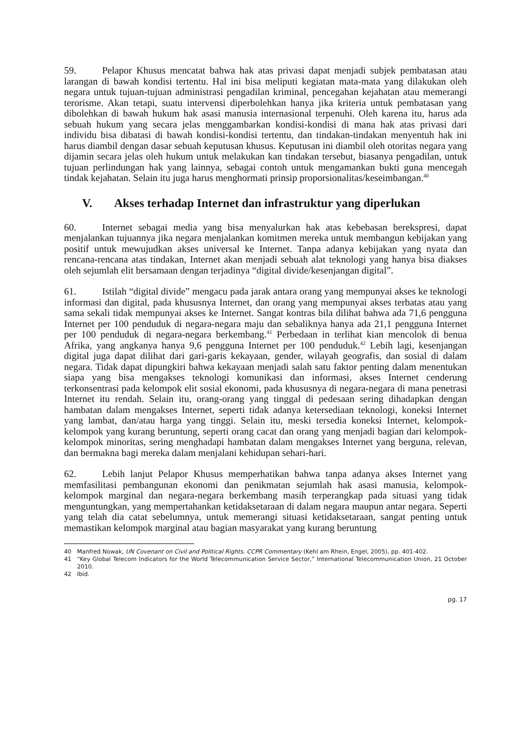59. Pelapor Khusus mencatat bahwa hak atas privasi dapat menjadi subjek pembatasan atau larangan di bawah kondisi tertentu. Hal ini bisa meliputi kegiatan mata-mata yang dilakukan oleh negara untuk tujuan-tujuan administrasi pengadilan kriminal, pencegahan kejahatan atau memerangi terorisme. Akan tetapi, suatu intervensi diperbolehkan hanya jika kriteria untuk pembatasan yang dibolehkan di bawah hukum hak asasi manusia internasional terpenuhi. Oleh karena itu, harus ada sebuah hukum yang secara jelas menggambarkan kondisi-kondisi di mana hak atas privasi dari individu bisa dibatasi di bawah kondisi-kondisi tertentu, dan tindakan-tindakan menyentuh hak ini harus diambil dengan dasar sebuah keputusan khusus. Keputusan ini diambil oleh otoritas negara yang dijamin secara jelas oleh hukum untuk melakukan kan tindakan tersebut, biasanya pengadilan, untuk tujuan perlindungan hak yang lainnya, sebagai contoh untuk mengamankan bukti guna mencegah tindak kejahatan. Selain itu juga harus menghormati prinsip proporsionalitas/keseimbangan.<sup>40</sup>
V. Akses terhadap Internet dan infrastruktur yang diperlukan
60. Internet sebagai media yang bisa menyalurkan hak atas kebebasan berekspresi, dapat menjalankan tujuannya jika negara menjalankan komitmen mereka untuk membangun kebijakan yang positif untuk mewujudkan akses universal ke Internet. Tanpa adanya kebijakan yang nyata dan rencana-rencana atas tindakan, Internet akan menjadi sebuah alat teknologi yang hanya bisa diakses oleh sejumlah elit bersamaan dengan terjadinya “digital divide/kesenjangan digital”.
61. Istilah “digital divide” mengacu pada jarak antara orang yang mempunyai akses ke teknologi informasi dan digital, pada khususnya Internet, dan orang yang mempunyai akses terbatas atau yang sama sekali tidak mempunyai akses ke Internet. Sangat kontras bila dilihat bahwa ada 71,6 pengguna Internet per 100 penduduk di negara-negara maju dan sebaliknya hanya ada 21,1 pengguna Internet per 100 penduduk di negara-negara berkembang.<sup>41</sup> Perbedaan in terlihat kian mencolok di benua Afrika, yang angkanya hanya 9,6 pengguna Internet per 100 penduduk.<sup>42</sup> Lebih lagi, kesenjangan digital juga dapat dilihat dari gari-garis kekayaan, gender, wilayah geografis, dan sosial di dalam negara. Tidak dapat dipungkiri bahwa kekayaan menjadi salah satu faktor penting dalam menentukan siapa yang bisa mengakses teknologi komunikasi dan informasi, akses Internet cenderung terkonsentrasi pada kelompok elit sosial ekonomi, pada khususnya di negara-negara di mana penetrasi Internet itu rendah. Selain itu, orang-orang yang tinggal di pedesaan sering dihadapkan dengan hambatan dalam mengakses Internet, seperti tidak adanya ketersediaan teknologi, koneksi Internet yang lambat, dan/atau harga yang tinggi. Selain itu, meski tersedia koneksi Internet, kelompok-kelompok yang kurang beruntung, seperti orang cacat dan orang yang menjadi bagian dari kelompok-kelompok minoritas, sering menghadapi hambatan dalam mengakses Internet yang berguna, relevan, dan bermakna bagi mereka dalam menjalani kehidupan sehari-hari.
62. Lebih lanjut Pelapor Khusus memperhatikan bahwa tanpa adanya akses Internet yang memfasilitasi pembangunan ekonomi dan penikmatan sejumlah hak asasi manusia, kelompok-kelompok marginal dan negara-negara berkembang masih terperangkap pada situasi yang tidak menguntungkan, yang mempertahankan ketidaksetaraan di dalam negara maupun antar negara. Seperti yang telah dia catat sebelumnya, untuk memerangi situasi ketidaksetaraan, sangat penting untuk memastikan kelompok marginal atau bagian masyarakat yang kurang beruntung
40 Manfred Nowak, UN Covenant on Civil and Political Rights. CCPR Commentary (Kehl am Rhein, Engel, 2005), pp. 401-402.
41 “Key Global Telecom Indicators for the World Telecommunication Service Sector,” International Telecommunication Union, 21 October 2010.
42 Ibid.
pg. 17